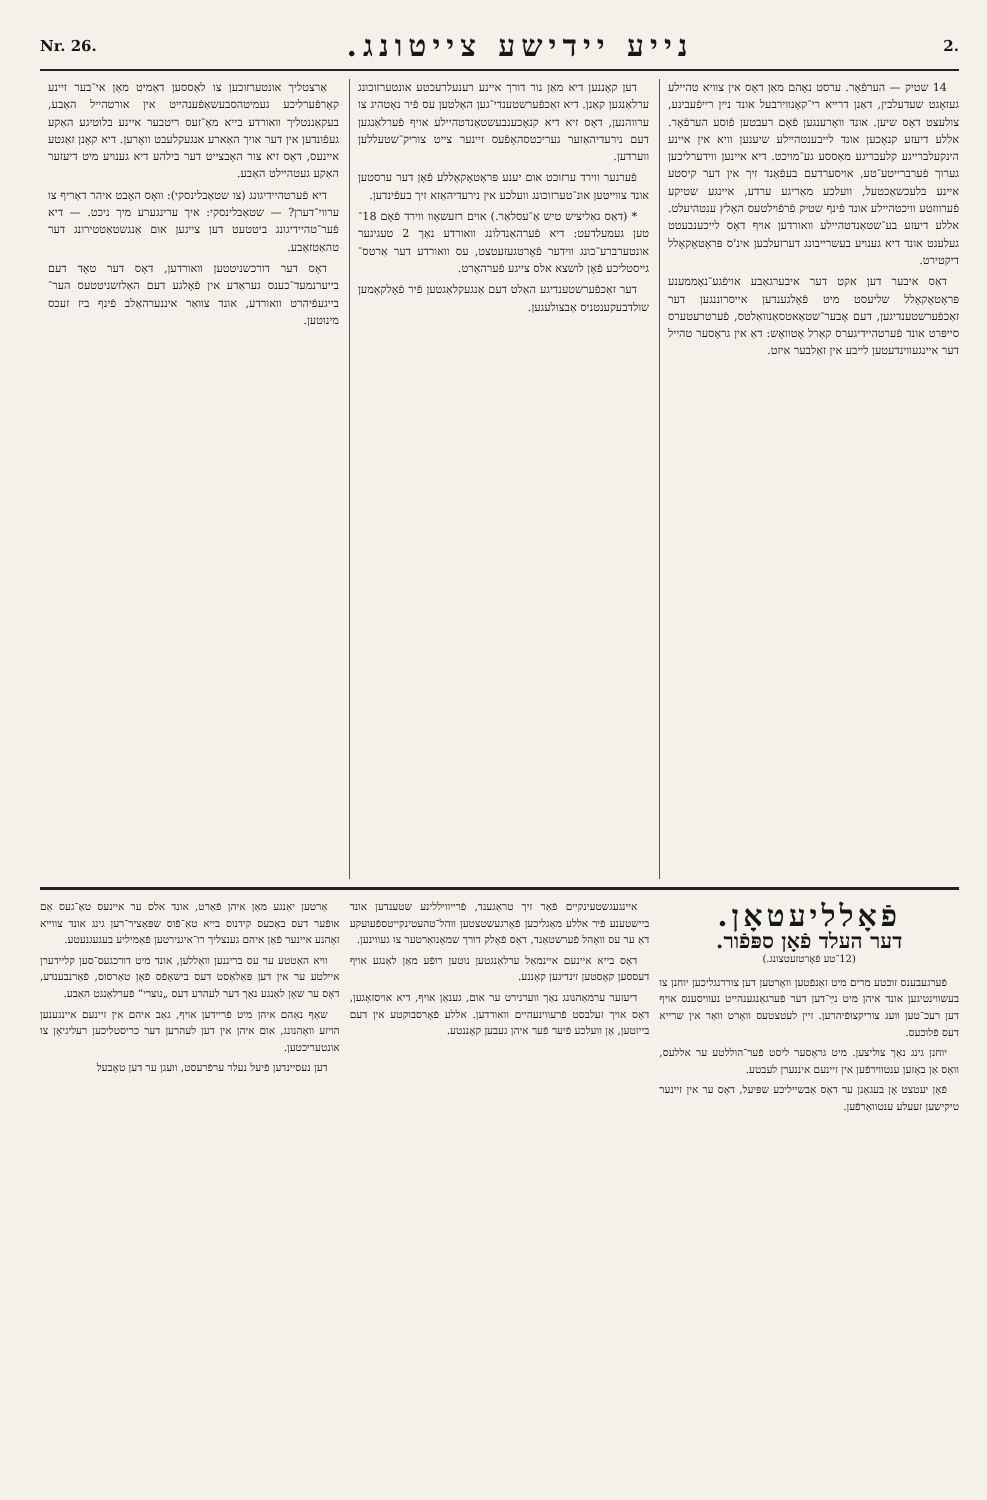Nr. 26. נייע יידישע צייטונג. 2.
14 שטיק — הערפֿאָר. ערסט נאָהם מאַן דאָס אין צוויא טהיילע געזאָגט שעדעלבין, דאַנן דרייא רי־קאָנווירבעל אונד ניין רייפֿעבינע, צולעצט דאָס שיען. אונד וואָרענגען פֿאָם רעבטען פֿוסע הערפֿאָר. אללע דיעזע קנאָכען אונד לייבענטהיילע שיענען וויא אין איינע הינקעלברייגע קלעבריגע מאַססע גע־מויכט. דיא איינען ווידערליכען גערוך פֿערברייטע־טע, אויסערדעם בעפֿאַנד זיך אין דער קיסטע איינע בלעכשאַכטעל, וועלכע מאַריגע ערדע, איינגע שטיקע פֿערווזטע וויכטהיילע אונד פֿינף שטיק פֿרפֿוילטעס האָלץ ענטהיעלט. אללע דיעזע בע־שטאַנדטהיילע וואורדען אויף דאָס לייכענבעטט געלעגט אונד דיא גענויע בעשרייבונג דערזעלבען אינ'ס פּראָטאָקאָלל דיקטירט.
דאַס איבער דען אקט דער איבערגאַבע אויפֿגע־נאָממענע פּראָטאָקאָלל שליעסט מיט פֿאָלגענדען אייסרוננגען דער זאַכפֿערשטענדיגען, דעם אָבער־שטאַאטסאַנוואַלטס, פֿערטרעטערס סייפּרט אונד פֿערטהיידיגערס קאַרל אָטוואָש: דאַ אין גראָסער טהייל דער איינגעווינדעטען לייבע אין זאַלבער איזט.
דען קאָננען דיא מאַן נור דורך איינע רענעלרעכטע אונטערזוכונג ערלאַנגען קאַנן. דיא זאַכפֿערשטענדי־גען האַלטען עס פֿיר נאָטהיג צו ערווהנען, דאָס זיא דיא קנאָכענבעשטאַנדטהיילע אויף פֿערלאַנגען דעם נירעדיהאַזער געריכטסהאָפֿעס זיינער צייט צוריק־שטעללען ווערדען.
פֿערנער ווירד ערזוכט אום יענע פּראָטאָקאָללע פֿאָן דער ערסטען אונד צווייטען אונ־טערזוכונג וועלכע אין נירעדיהאַזא זיך בעפֿינדען.
* (דאַס גאַליציש טיש אַ־עסלאַר.) אוים רזעשאָוו ווירד פֿאָם 18־טען געמעלדעט: דיא פֿערהאַנדלונג וואורדע נאַך 2 טעגיגער אונטערברע־כונג ווידער פֿאָרטגעזעטצט, עס וואורדע דער אַרטס־גייסטליכע פֿאָן לושצא אלס צייגע פֿערהאָרט.
דער זאַכפֿערשטענדיגע האַלט דעם אַנגעקלאַגטען פֿיר פֿאָלקאָמען שולדבעקענטניס אַבצולעגען.
אַרצטליך אונטערזוכען צו לאַססען דאַמיט מאַן אי־בער זיינע קאָרפֿערליכע געמיטהסבעשאַפֿענהייט אין אורטהייל האַבע, בעקאַננטליך וואורדע בייא מאַ־זעס ריטבער איינע בלוטיגע האַקע געפֿונדען אין דער אויך האַארע אנגעקלעבט וואָרען. דיא קאָנן זאַגטע איינעס, דאָס זיא צור האָבצייט דער בילהע דיא גענויע מיט דיעזער האַקע געטהיילט האַבע.
דיא פֿערטהיידיגונג (צו שטאַבלינסקי): וואָס האָבט איהר דאַריף צו ערווי־דערן? — שטאַבלינסקי: איך ערינגערע מיך ניכט. — דיא פֿער־טהיידיגונג ביטטעט דען צייגען אום אַנגשטאַטטירונג דער טהאַטזאַבע.
דאָס דער דורכשניטטען וואורדען, דאָס דער טאָד דעם בייערנמעד־כענס געראַדע אין פֿאָלגע דעם האַלזשניטטעס הער־בייגעפֿיהרט וואורדע, אונד צוואַר איננערהאַלב פֿינף ביז זעכס מינוטען.
פֿאָלליעטאָן.
דער העלד פֿאָן ספּפֿור.
(12־טע פֿאָרטזעטצונג.)
פֿערגעבענס זוכטע מרים מיט זאַנפֿטען וואָרטען דען צוררנגליכען יוחנן צו בעשווינטיגען אונד איהן מיט נײַ־דען דער פֿערגאַנגענהייט נעוויסענס אויף דען רעכ־טען וועג צוריקצופֿיהרען. זיין לעטצטעס וואָרט וואַר אין שרייא דעס פֿלוכעס.
יוחנן גינג נאַך צוליצען. מיט גראָסער ליסט פֿער־הוללטע ער אללעס, וואָס אַן באָזען ענטווירפֿען אין זיינעם איננערן לעבטע.
פֿאָן יעטצט אָן בעגאַנן ער דאָס אַבשייליכע שפּיעל, דאָס ער אין זיינער טיקישען זעעלע ענטוואָרפֿען.
איינגעגשטעינקיים פֿאַר זיך טראַגענד, פֿרייוויללינע שטענדען אונד ביישטענע פֿיר אללע מאַגליכען פֿאָרגעשטצטען ווהל־טהעטינקייטספֿעועקע דאַ ער עס וואָהל פֿערשטאַנד, דאָס פֿאָלק דורך שמאָנואַרטער צו געווינען.
דאָס בייא איינעם איינמאַל ערלאַנגטען נוטען רופֿע מאַן לאַנגע אויף דעססען קאָסטען זינדיגען קאָננע.
דיעזער ערמאַהנונג נאַך ווערנירט ער אום, גענאַן אויף, דיא אויסזאָגען, דאָס אויך זעלבסט פֿרעווינעהיים וואורדען. אללע פֿאָרסבוקטע אין דעם בייזטען, אַן וועלכע פֿיער פֿער איהן געבען קאָננטע.
אַרטען יאַנגע מאַן איהן פֿאַרט, אונד אלס ער איינעס טאַ־געס אַם אופֿער דעס באַכעס קידנוס בייא טאַ־פֿוס שפּאַציר־רען גינג אונד צווייא זאָהנע איינער פֿאַן איהם גענצליך רו־איגנירטען פֿאַמיליע בעגעגנעטע.
וויא האַטטע ער עס בריננען וואָללען, אונד מיט דורכגעס־סען קליידערן איילטע ער אין דען פּאַלאַסט דעס בישאָפֿס פֿאָן טאַרסוס, פֿאַרנבענדע, דאָס ער שאָן לאַנגע נאַך דער לעהרע דעס „נוצרי“ פֿערלאַנגט האַבע.
שאַף נאַהם איהן מיט פֿריידען אויף, גאַב איהם אין זיינעם איינגענען הויזע וואָהנונג, אום איהן אין דען לעהרען דער כריסטליכען רעליגיאָן צו אונטעריכטען.
דען נעסיינדען פֿיעל נעלר ערפֿרעסט, וועגן ער דען טאָבעל